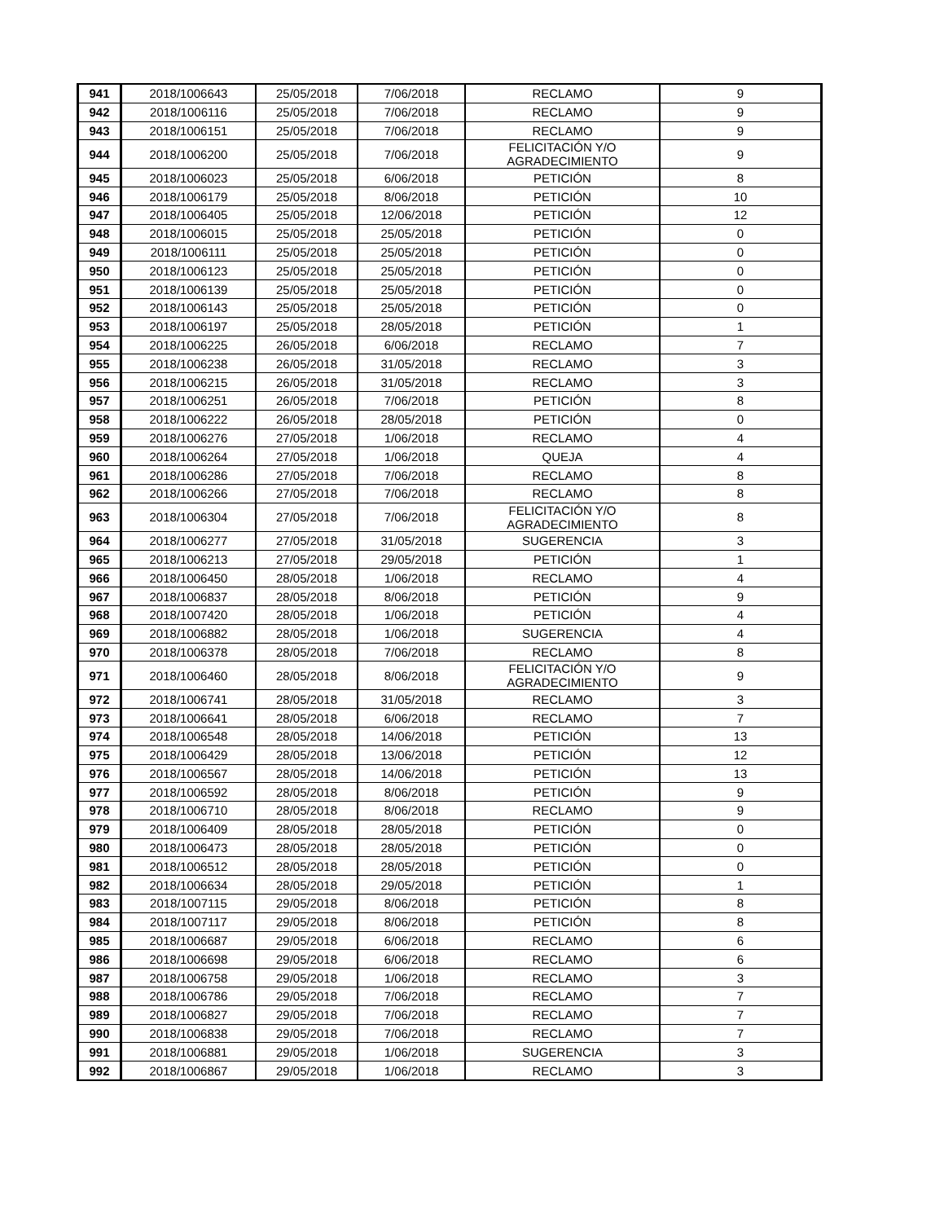| 941 | 2018/1006643 | 25/05/2018 | 7/06/2018 | RECLAMO | 9 |
| 942 | 2018/1006116 | 25/05/2018 | 7/06/2018 | RECLAMO | 9 |
| 943 | 2018/1006151 | 25/05/2018 | 7/06/2018 | RECLAMO | 9 |
| 944 | 2018/1006200 | 25/05/2018 | 7/06/2018 | FELICITACIÓN Y/O AGRADECIMIENTO | 9 |
| 945 | 2018/1006023 | 25/05/2018 | 6/06/2018 | PETICIÓN | 8 |
| 946 | 2018/1006179 | 25/05/2018 | 8/06/2018 | PETICIÓN | 10 |
| 947 | 2018/1006405 | 25/05/2018 | 12/06/2018 | PETICIÓN | 12 |
| 948 | 2018/1006015 | 25/05/2018 | 25/05/2018 | PETICIÓN | 0 |
| 949 | 2018/1006111 | 25/05/2018 | 25/05/2018 | PETICIÓN | 0 |
| 950 | 2018/1006123 | 25/05/2018 | 25/05/2018 | PETICIÓN | 0 |
| 951 | 2018/1006139 | 25/05/2018 | 25/05/2018 | PETICIÓN | 0 |
| 952 | 2018/1006143 | 25/05/2018 | 25/05/2018 | PETICIÓN | 0 |
| 953 | 2018/1006197 | 25/05/2018 | 28/05/2018 | PETICIÓN | 1 |
| 954 | 2018/1006225 | 26/05/2018 | 6/06/2018 | RECLAMO | 7 |
| 955 | 2018/1006238 | 26/05/2018 | 31/05/2018 | RECLAMO | 3 |
| 956 | 2018/1006215 | 26/05/2018 | 31/05/2018 | RECLAMO | 3 |
| 957 | 2018/1006251 | 26/05/2018 | 7/06/2018 | PETICIÓN | 8 |
| 958 | 2018/1006222 | 26/05/2018 | 28/05/2018 | PETICIÓN | 0 |
| 959 | 2018/1006276 | 27/05/2018 | 1/06/2018 | RECLAMO | 4 |
| 960 | 2018/1006264 | 27/05/2018 | 1/06/2018 | QUEJA | 4 |
| 961 | 2018/1006286 | 27/05/2018 | 7/06/2018 | RECLAMO | 8 |
| 962 | 2018/1006266 | 27/05/2018 | 7/06/2018 | RECLAMO | 8 |
| 963 | 2018/1006304 | 27/05/2018 | 7/06/2018 | FELICITACIÓN Y/O AGRADECIMIENTO | 8 |
| 964 | 2018/1006277 | 27/05/2018 | 31/05/2018 | SUGERENCIA | 3 |
| 965 | 2018/1006213 | 27/05/2018 | 29/05/2018 | PETICIÓN | 1 |
| 966 | 2018/1006450 | 28/05/2018 | 1/06/2018 | RECLAMO | 4 |
| 967 | 2018/1006837 | 28/05/2018 | 8/06/2018 | PETICIÓN | 9 |
| 968 | 2018/1007420 | 28/05/2018 | 1/06/2018 | PETICIÓN | 4 |
| 969 | 2018/1006882 | 28/05/2018 | 1/06/2018 | SUGERENCIA | 4 |
| 970 | 2018/1006378 | 28/05/2018 | 7/06/2018 | RECLAMO | 8 |
| 971 | 2018/1006460 | 28/05/2018 | 8/06/2018 | FELICITACIÓN Y/O AGRADECIMIENTO | 9 |
| 972 | 2018/1006741 | 28/05/2018 | 31/05/2018 | RECLAMO | 3 |
| 973 | 2018/1006641 | 28/05/2018 | 6/06/2018 | RECLAMO | 7 |
| 974 | 2018/1006548 | 28/05/2018 | 14/06/2018 | PETICIÓN | 13 |
| 975 | 2018/1006429 | 28/05/2018 | 13/06/2018 | PETICIÓN | 12 |
| 976 | 2018/1006567 | 28/05/2018 | 14/06/2018 | PETICIÓN | 13 |
| 977 | 2018/1006592 | 28/05/2018 | 8/06/2018 | PETICIÓN | 9 |
| 978 | 2018/1006710 | 28/05/2018 | 8/06/2018 | RECLAMO | 9 |
| 979 | 2018/1006409 | 28/05/2018 | 28/05/2018 | PETICIÓN | 0 |
| 980 | 2018/1006473 | 28/05/2018 | 28/05/2018 | PETICIÓN | 0 |
| 981 | 2018/1006512 | 28/05/2018 | 28/05/2018 | PETICIÓN | 0 |
| 982 | 2018/1006634 | 28/05/2018 | 29/05/2018 | PETICIÓN | 1 |
| 983 | 2018/1007115 | 29/05/2018 | 8/06/2018 | PETICIÓN | 8 |
| 984 | 2018/1007117 | 29/05/2018 | 8/06/2018 | PETICIÓN | 8 |
| 985 | 2018/1006687 | 29/05/2018 | 6/06/2018 | RECLAMO | 6 |
| 986 | 2018/1006698 | 29/05/2018 | 6/06/2018 | RECLAMO | 6 |
| 987 | 2018/1006758 | 29/05/2018 | 1/06/2018 | RECLAMO | 3 |
| 988 | 2018/1006786 | 29/05/2018 | 7/06/2018 | RECLAMO | 7 |
| 989 | 2018/1006827 | 29/05/2018 | 7/06/2018 | RECLAMO | 7 |
| 990 | 2018/1006838 | 29/05/2018 | 7/06/2018 | RECLAMO | 7 |
| 991 | 2018/1006881 | 29/05/2018 | 1/06/2018 | SUGERENCIA | 3 |
| 992 | 2018/1006867 | 29/05/2018 | 1/06/2018 | RECLAMO | 3 |